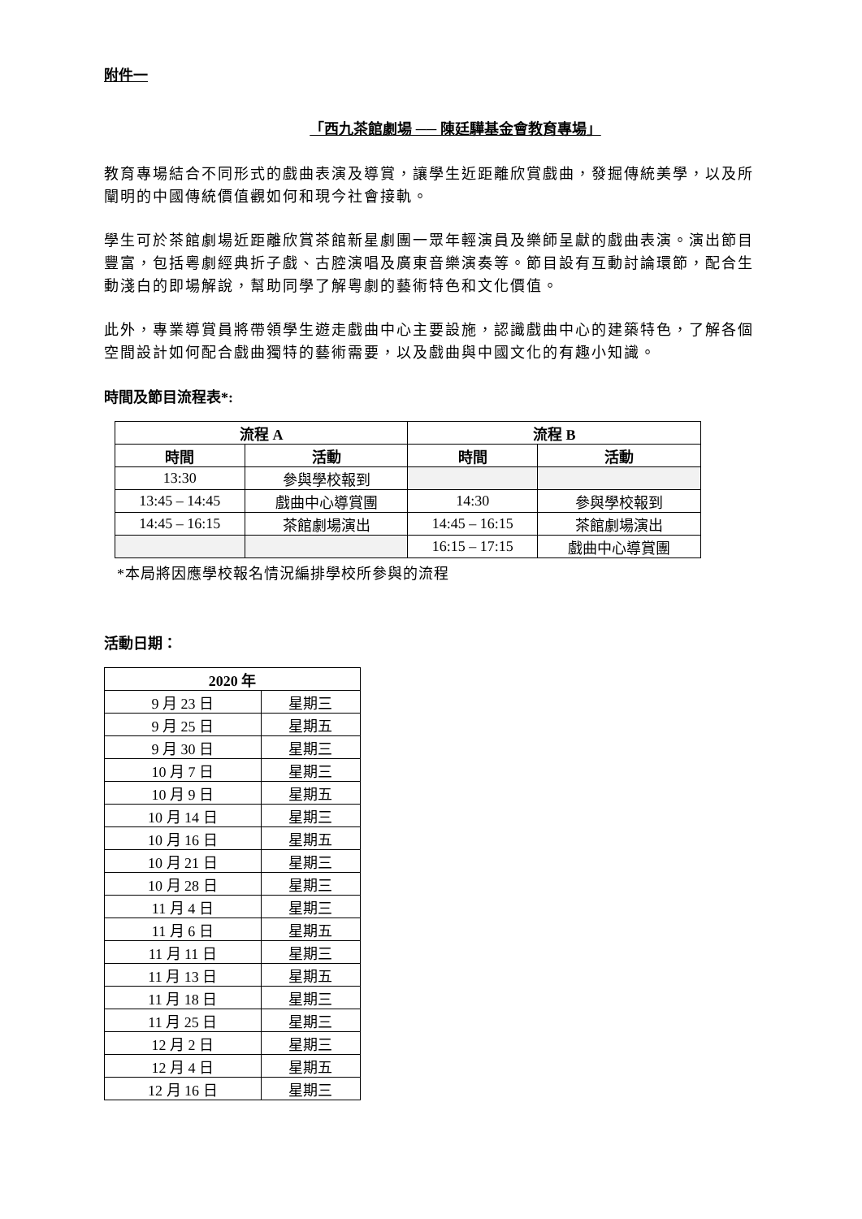附件一
「西九茶館劇場 ── 陳廷驊基金會教育專場」
教育專場結合不同形式的戲曲表演及導賞，讓學生近距離欣賞戲曲，發掘傳統美學，以及所闡明的中國傳統價值觀如何和現今社會接軌。
學生可於茶館劇場近距離欣賞茶館新星劇團一眾年輕演員及樂師呈獻的戲曲表演。演出節目豐富，包括粵劇經典折子戲、古腔演唱及廣東音樂演奏等。節目設有互動討論環節，配合生動淺白的即場解說，幫助同學了解粵劇的藝術特色和文化價值。
此外，專業導賞員將帶領學生遊走戲曲中心主要設施，認識戲曲中心的建築特色，了解各個空間設計如何配合戲曲獨特的藝術需要，以及戲曲與中國文化的有趣小知識。
時間及節目流程表*:
| 流程 A | | 流程 B | |
| --- | --- | --- | --- |
| 時間 | 活動 | 時間 | 活動 |
| 13:30 | 參與學校報到 | | |
| 13:45 – 14:45 | 戲曲中心導賞團 | 14:30 | 參與學校報到 |
| 14:45 – 16:15 | 茶館劇場演出 | 14:45 – 16:15 | 茶館劇場演出 |
| | | 16:15 – 17:15 | 戲曲中心導賞團 |
*本局將因應學校報名情況編排學校所參與的流程
活動日期：
| 2020 年 | |
| --- | --- |
| 9 月 23 日 | 星期三 |
| 9 月 25 日 | 星期五 |
| 9 月 30 日 | 星期三 |
| 10 月 7 日 | 星期三 |
| 10 月 9 日 | 星期五 |
| 10 月 14 日 | 星期三 |
| 10 月 16 日 | 星期五 |
| 10 月 21 日 | 星期三 |
| 10 月 28 日 | 星期三 |
| 11 月 4 日 | 星期三 |
| 11 月 6 日 | 星期五 |
| 11 月 11 日 | 星期三 |
| 11 月 13 日 | 星期五 |
| 11 月 18 日 | 星期三 |
| 11 月 25 日 | 星期三 |
| 12 月 2 日 | 星期三 |
| 12 月 4 日 | 星期五 |
| 12 月 16 日 | 星期三 |